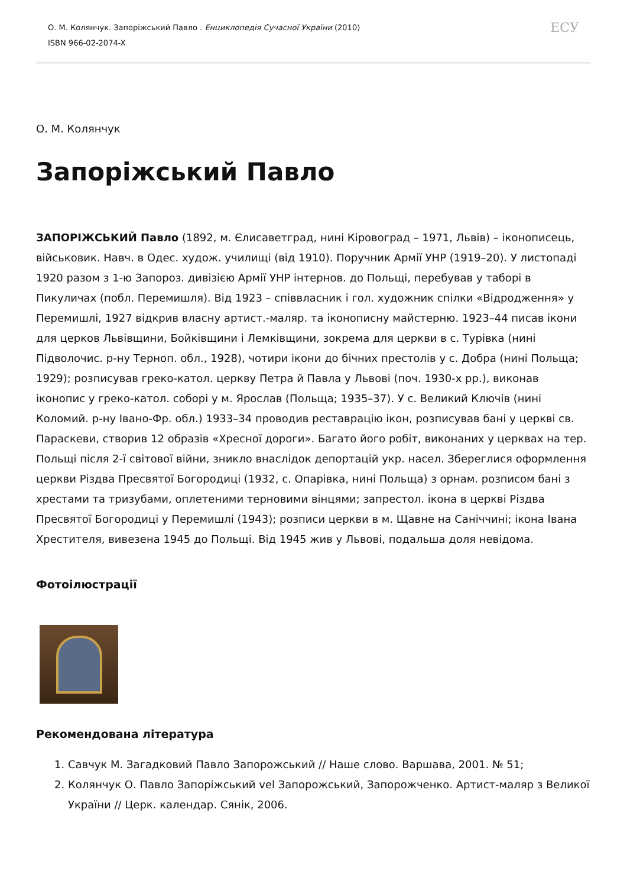О. М. Колянчук. Запоріжський Павло . Енциклопедія Сучасної України (2010)
ISBN 966-02-2074-X
ЕСУ
О. М. Колянчук
Запоріжський Павло
ЗАПОРІЖСЬКИЙ Павло (1892, м. Єлисаветград, нині Кіровоград – 1971, Львів) – іконописець, військовик. Навч. в Одес. худож. училищі (від 1910). Поручник Армії УНР (1919–20). У листопаді 1920 разом з 1-ю Запороз. дивізією Армії УНР інтернов. до Польщі, перебував у таборі в Пикуличах (побл. Перемишля). Від 1923 – співвласник і гол. художник спілки «Відродження» у Перемишлі, 1927 відкрив власну артист.-маляр. та іконописну майстерню. 1923–44 писав ікони для церков Львівщини, Бойківщини і Лемківщини, зокрема для церкви в с. Турівка (нині Підволочис. р-ну Терноп. обл., 1928), чотири ікони до бічних престолів у с. Добра (нині Польща; 1929); розписував греко-катол. церкву Петра й Павла у Львові (поч. 1930-х рр.), виконав іконопис у греко-катол. соборі у м. Ярослав (Польща; 1935–37). У с. Великий Ключів (нині Коломий. р-ну Івано-Фр. обл.) 1933–34 проводив реставрацію ікон, розписував бані у церкві св. Параскеви, створив 12 образів «Хресної дороги». Багато його робіт, виконаних у церквах на тер. Польщі після 2-ї світової війни, зникло внаслідок депортацій укр. насел. Збереглися оформлення церкви Різдва Пресвятої Богородиці (1932, с. Опарівка, нині Польща) з орнам. розписом бані з хрестами та тризубами, оплетеними терновими вінцями; запрестол. ікона в церкві Різдва Пресвятої Богородиці у Перемишлі (1943); розписи церкви в м. Щавне на Саніччині; ікона Івана Хрестителя, вивезена 1945 до Польщі. Від 1945 жив у Львові, подальша доля невідома.
Фотоілюстрації
Рекомендована література
1. Савчук М. Загадковий Павло Запорожський // Наше слово. Варшава, 2001. № 51;
2. Колянчук О. Павло Запоріжський vel Запорожський, Запорожченко. Артист-маляр з Великої України // Церк. календар. Сянік, 2006.